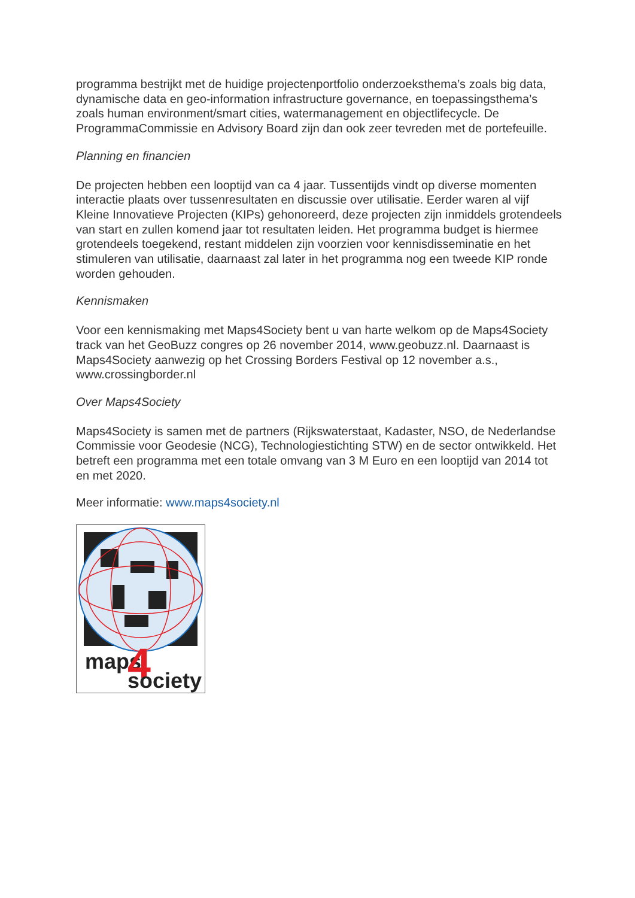programma bestrijkt met de huidige projectenportfolio onderzoeksthema’s zoals big data, dynamische data en geo-information infrastructure governance, en toepassingsthema’s zoals human environment/smart cities, watermanagement en objectlifecycle. De ProgrammaCommissie en Advisory Board zijn dan ook zeer tevreden met de portefeuille.
Planning en financien
De projecten hebben een looptijd van ca 4 jaar. Tussentijds vindt op diverse momenten interactie plaats over tussenresultaten en discussie over utilisatie. Eerder waren al vijf Kleine Innovatieve Projecten (KIPs) gehonoreerd, deze projecten zijn inmiddels grotendeels van start en zullen komend jaar tot resultaten leiden. Het programma budget is hiermee grotendeels toegekend, restant middelen zijn voorzien voor kennisdisseminatie en het stimuleren van utilisatie, daarnaast zal later in het programma nog een tweede KIP ronde worden gehouden.
Kennismaken
Voor een kennismaking met Maps4Society bent u van harte welkom op de Maps4Society track van het GeoBuzz congres op 26 november 2014, www.geobuzz.nl. Daarnaast is Maps4Society aanwezig op het Crossing Borders Festival op 12 november a.s., www.crossingborder.nl
Over Maps4Society
Maps4Society is samen met de partners (Rijkswaterstaat, Kadaster, NSO, de Nederlandse Commissie voor Geodesie (NCG), Technologiestichting STW) en de sector ontwikkeld. Het betreft een programma met een totale omvang van 3 M Euro en een looptijd van 2014 tot en met 2020.
Meer informatie: www.maps4society.nl
maps
4
society